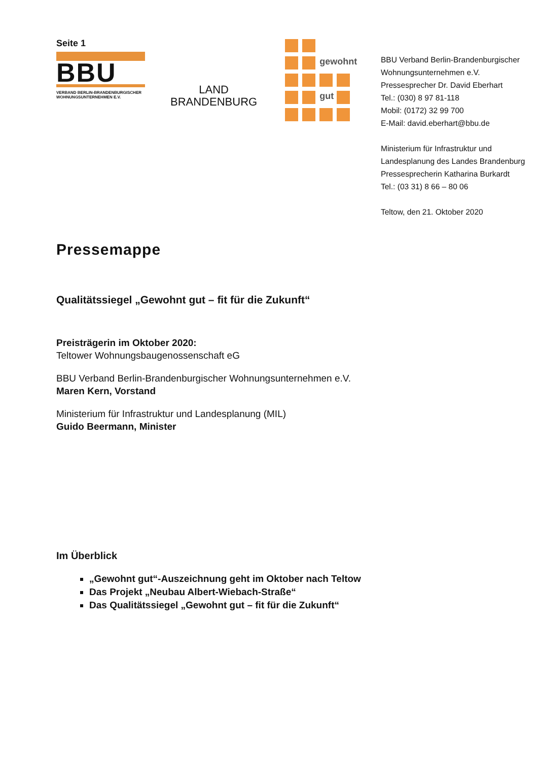Seite 1
BBU
VERBAND BERLIN-BRANDENBURGISCHER
WOHNUNGSUNTERNEHMEN E.V.
LAND
BRANDENBURG
gewohnt
gut
BBU Verband Berlin-Brandenburgischer
Wohnungsunternehmen e.V.
Pressesprecher Dr. David Eberhart
Tel.: (030) 8 97 81-118
Mobil: (0172) 32 99 700
E-Mail: david.eberhart@bbu.de
Ministerium für Infrastruktur und
Landesplanung des Landes Brandenburg
Pressesprecherin Katharina Burkardt
Tel.: (03 31) 8 66 – 80 06
Teltow, den 21. Oktober 2020
Pressemappe
Qualitätssiegel „Gewohnt gut – fit für die Zukunft“
Preisträgerin im Oktober 2020:
Teltower Wohnungsbaugenossenschaft eG
BBU Verband Berlin-Brandenburgischer Wohnungsunternehmen e.V.
Maren Kern, Vorstand
Ministerium für Infrastruktur und Landesplanung (MIL)
Guido Beermann, Minister
Im Überblick
„Gewohnt gut“-Auszeichnung geht im Oktober nach Teltow
Das Projekt „Neubau Albert-Wiebach-Straße“
Das Qualitätssiegel „Gewohnt gut – fit für die Zukunft“